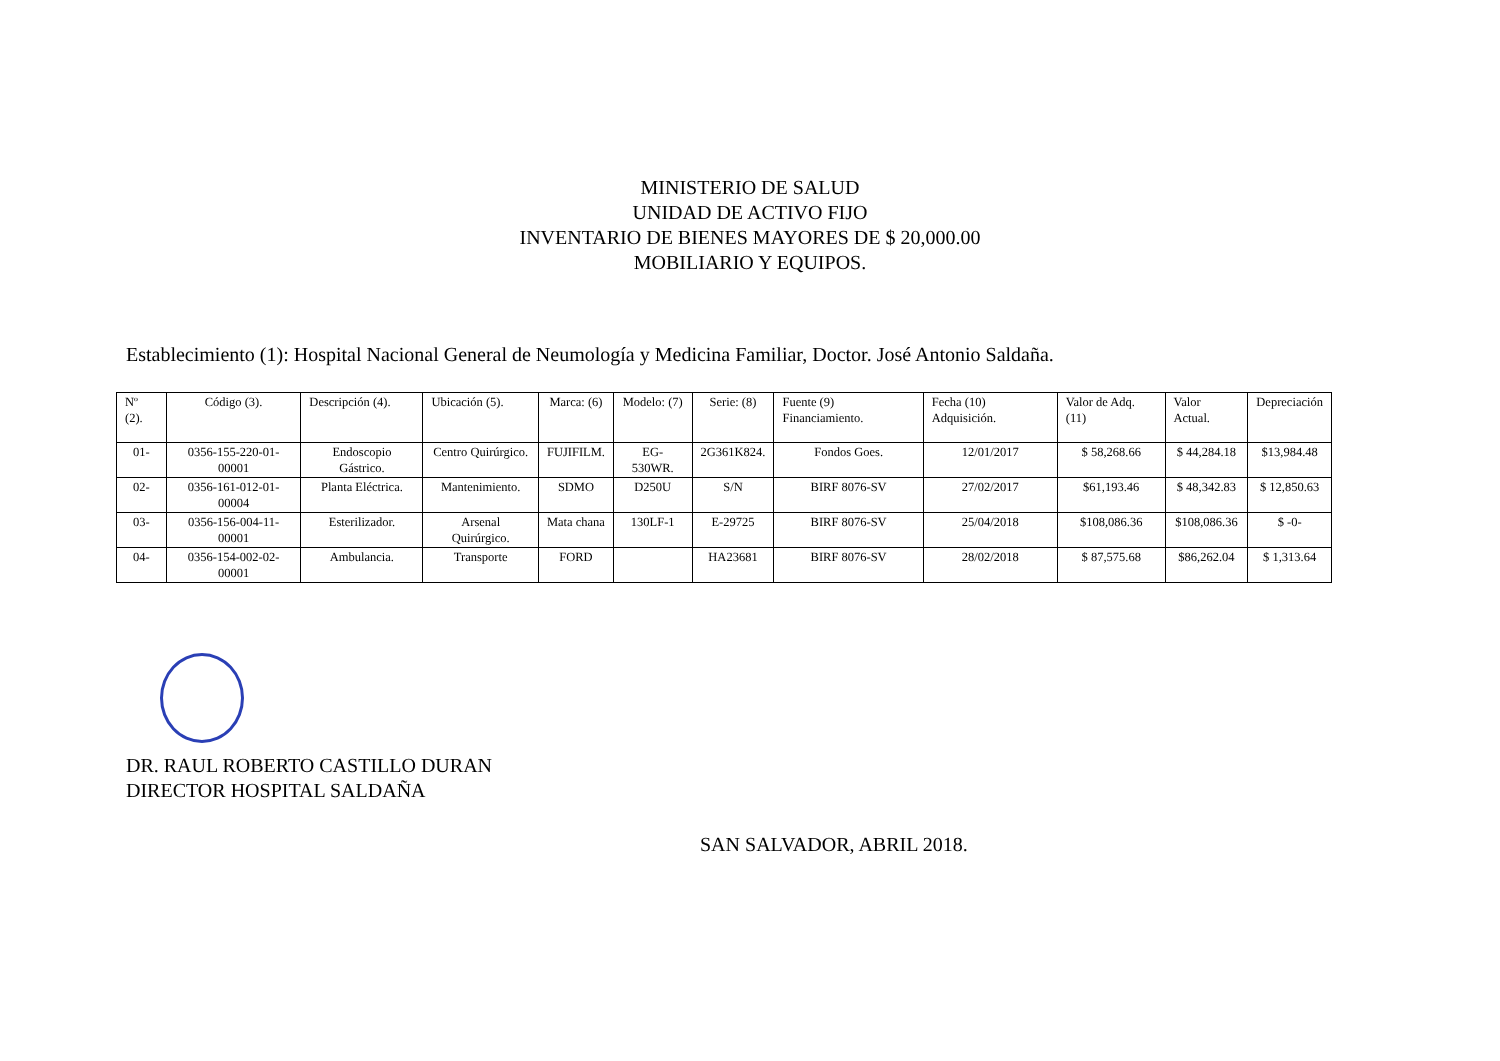MINISTERIO DE SALUD
UNIDAD DE ACTIVO FIJO
INVENTARIO DE BIENES MAYORES DE $ 20,000.00
MOBILIARIO Y EQUIPOS.
Establecimiento (1): Hospital Nacional General de Neumología y Medicina Familiar, Doctor. José Antonio Saldaña.
| Nº (2). | Código (3). | Descripción (4). | Ubicación (5). | Marca: (6) | Modelo: (7) | Serie: (8) | Fuente (9) Financiamiento. | Fecha (10) Adquisición. | Valor de Adq. (11) | Valor Actual. | Depreciación |
| --- | --- | --- | --- | --- | --- | --- | --- | --- | --- | --- | --- |
| 01- | 0356-155-220-01-00001 | Endoscopio Gástrico. | Centro Quirúrgico. | FUJIFILM. | EG-530WR. | 2G361K824. | Fondos Goes. | 12/01/2017 | $ 58,268.66 | $ 44,284.18 | $13,984.48 |
| 02- | 0356-161-012-01-00004 | Planta Eléctrica. | Mantenimiento. | SDMO | D250U | S/N | BIRF 8076-SV | 27/02/2017 | $61,193.46 | $ 48,342.83 | $ 12,850.63 |
| 03- | 0356-156-004-11-00001 | Esterilizador. | Arsenal Quirúrgico. | Mata chana | 130LF-1 | E-29725 | BIRF 8076-SV | 25/04/2018 | $108,086.36 | $108,086.36 | $ -0- |
| 04- | 0356-154-002-02-00001 | Ambulancia. | Transporte | FORD | | HA23681 | BIRF 8076-SV | 28/02/2018 | $ 87,575.68 | $86,262.04 | $ 1,313.64 |
DR. RAUL ROBERTO CASTILLO DURAN
DIRECTOR HOSPITAL SALDAÑA
SAN SALVADOR, ABRIL 2018.